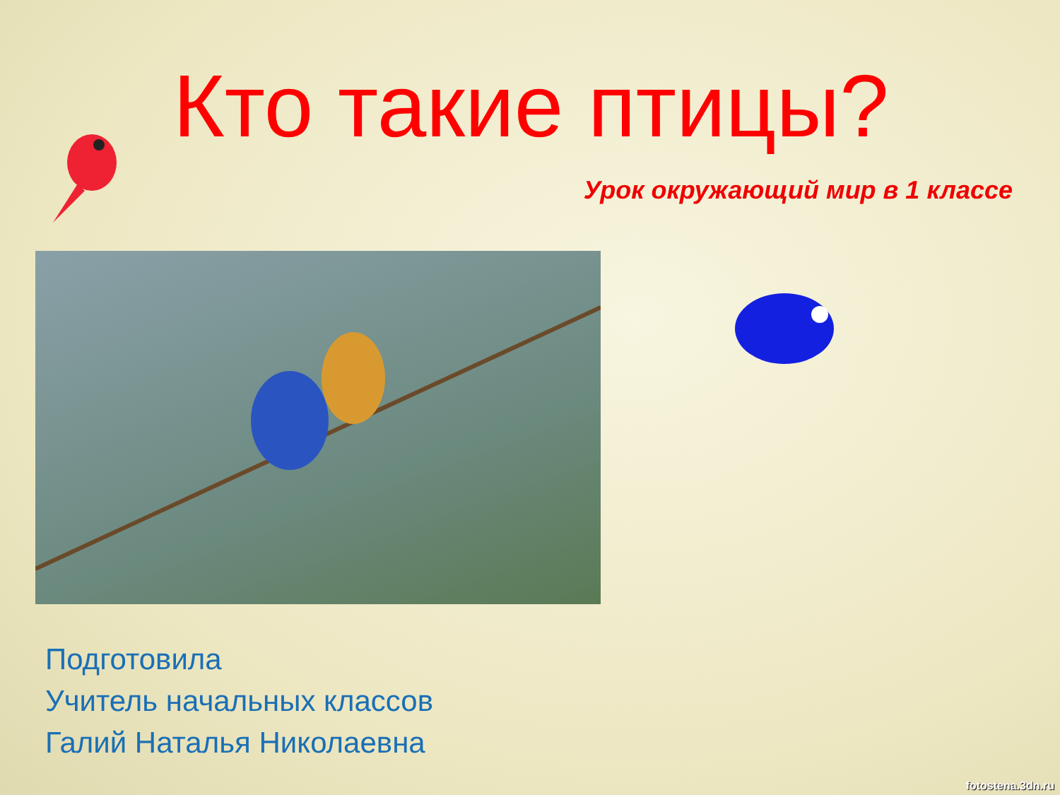Кто такие птицы?
Урок окружающий мир в 1 классе
Подготовила
Учитель начальных классов
Галий Наталья Николаевна
fotostena.3dn.ru